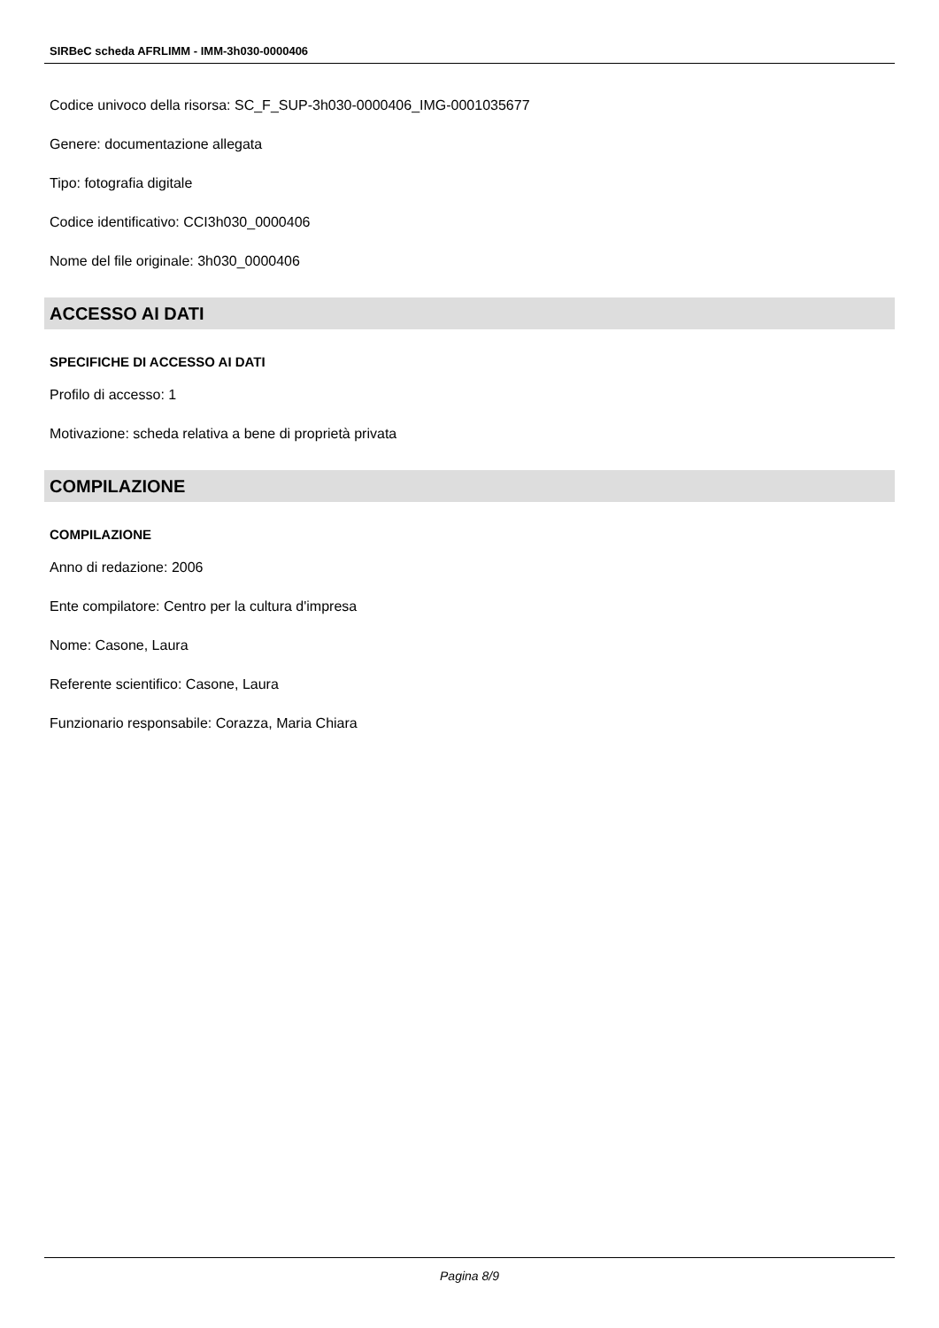SIRBeC scheda AFRLIMM - IMM-3h030-0000406
Codice univoco della risorsa: SC_F_SUP-3h030-0000406_IMG-0001035677
Genere: documentazione allegata
Tipo: fotografia digitale
Codice identificativo: CCI3h030_0000406
Nome del file originale: 3h030_0000406
ACCESSO AI DATI
SPECIFICHE DI ACCESSO AI DATI
Profilo di accesso: 1
Motivazione: scheda relativa a bene di proprietà privata
COMPILAZIONE
COMPILAZIONE
Anno di redazione: 2006
Ente compilatore: Centro per la cultura d'impresa
Nome: Casone, Laura
Referente scientifico: Casone, Laura
Funzionario responsabile: Corazza, Maria Chiara
Pagina 8/9